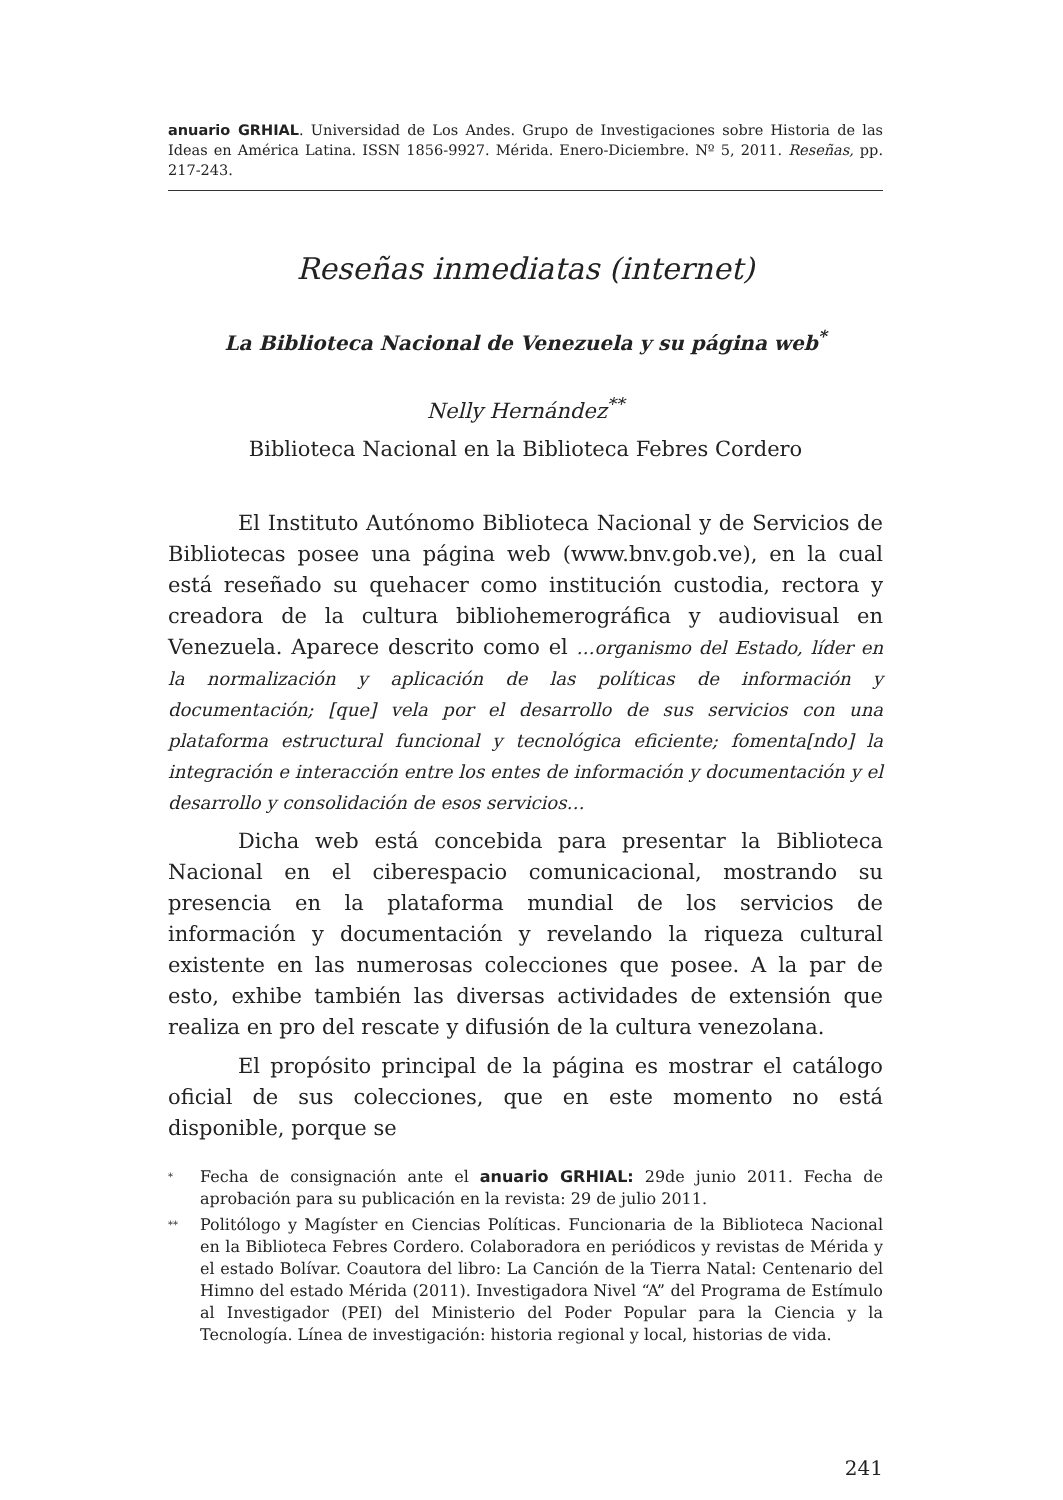anuario GRHIAL. Universidad de Los Andes. Grupo de Investigaciones sobre Historia de las Ideas en América Latina. ISSN 1856-9927. Mérida. Enero-Diciembre. Nº 5, 2011. Reseñas, pp. 217-243.
Reseñas inmediatas (internet)
La Biblioteca Nacional de Venezuela y su página web<sup>*</sup>
Nelly Hernández<sup>**</sup>
Biblioteca Nacional en la Biblioteca Febres Cordero
El Instituto Autónomo Biblioteca Nacional y de Servicios de Bibliotecas posee una página web (www.bnv.gob.ve), en la cual está reseñado su quehacer como institución custodia, rectora y creadora de la cultura bibliohemerográfica y audiovisual en Venezuela. Aparece descrito como el …organismo del Estado, líder en la normalización y aplicación de las políticas de información y documentación; [que] vela por el desarrollo de sus servicios con una plataforma estructural funcional y tecnológica eficiente; fomenta[ndo] la integración e interacción entre los entes de información y documentación y el desarrollo y consolidación de esos servicios…
Dicha web está concebida para presentar la Biblioteca Nacional en el ciberespacio comunicacional, mostrando su presencia en la plataforma mundial de los servicios de información y documentación y revelando la riqueza cultural existente en las numerosas colecciones que posee. A la par de esto, exhibe también las diversas actividades de extensión que realiza en pro del rescate y difusión de la cultura venezolana.
El propósito principal de la página es mostrar el catálogo oficial de sus colecciones, que en este momento no está disponible, porque se
<sup>*</sup> Fecha de consignación ante el anuario GRHIAL: 29de junio 2011. Fecha de aprobación para su publicación en la revista: 29 de julio 2011.
<sup>**</sup> Politólogo y Magíster en Ciencias Políticas. Funcionaria de la Biblioteca Nacional en la Biblioteca Febres Cordero. Colaboradora en periódicos y revistas de Mérida y el estado Bolívar. Coautora del libro: La Canción de la Tierra Natal: Centenario del Himno del estado Mérida (2011). Investigadora Nivel “A” del Programa de Estímulo al Investigador (PEI) del Ministerio del Poder Popular para la Ciencia y la Tecnología. Línea de investigación: historia regional y local, historias de vida.
241